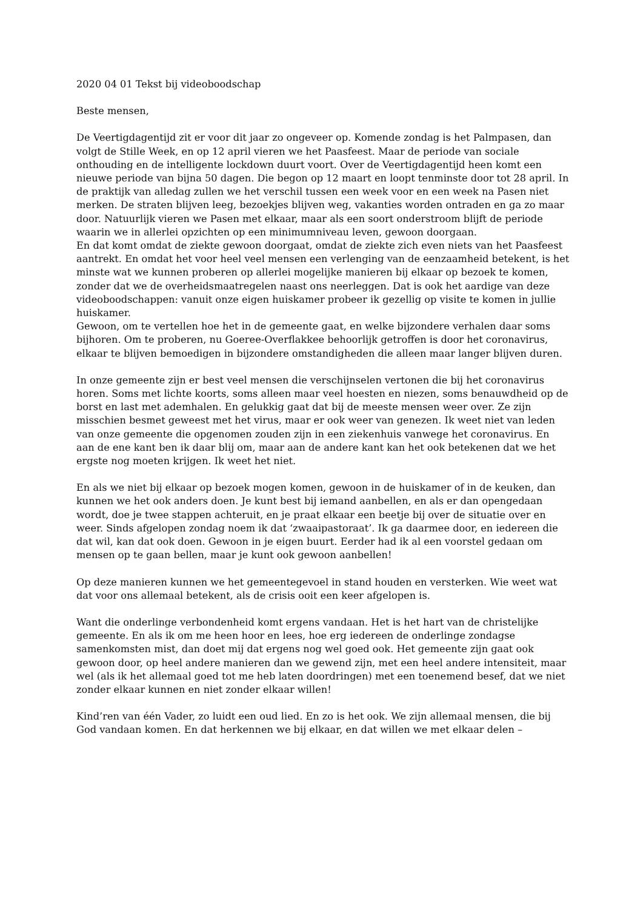2020 04 01 Tekst bij videoboodschap
Beste mensen,
De Veertigdagentijd zit er voor dit jaar zo ongeveer op. Komende zondag is het Palmpasen, dan volgt de Stille Week, en op 12 april vieren we het Paasfeest. Maar de periode van sociale onthouding en de intelligente lockdown duurt voort. Over de Veertigdagentijd heen komt een nieuwe periode van bijna 50 dagen. Die begon op 12 maart en loopt tenminste door tot 28 april. In de praktijk van alledag zullen we het verschil tussen een week voor en een week na Pasen niet merken. De straten blijven leeg, bezoekjes blijven weg, vakanties worden ontraden en ga zo maar door. Natuurlijk vieren we Pasen met elkaar, maar als een soort onderstroom blijft de periode waarin we in allerlei opzichten op een minimumniveau leven, gewoon doorgaan.
En dat komt omdat de ziekte gewoon doorgaat, omdat de ziekte zich even niets van het Paasfeest aantrekt. En omdat het voor heel veel mensen een verlenging van de eenzaamheid betekent, is het minste wat we kunnen proberen op allerlei mogelijke manieren bij elkaar op bezoek te komen, zonder dat we de overheidsmaatregelen naast ons neerleggen. Dat is ook het aardige van deze videoboodschappen: vanuit onze eigen huiskamer probeer ik gezellig op visite te komen in jullie huiskamer.
Gewoon, om te vertellen hoe het in de gemeente gaat, en welke bijzondere verhalen daar soms bijhoren. Om te proberen, nu Goeree-Overflakkee behoorlijk getroffen is door het coronavirus, elkaar te blijven bemoedigen in bijzondere omstandigheden die alleen maar langer blijven duren.
In onze gemeente zijn er best veel mensen die verschijnselen vertonen die bij het coronavirus horen. Soms met lichte koorts, soms alleen maar veel hoesten en niezen, soms benauwdheid op de borst en last met ademhalen. En gelukkig gaat dat bij de meeste mensen weer over. Ze zijn misschien besmet geweest met het virus, maar er ook weer van genezen. Ik weet niet van leden van onze gemeente die opgenomen zouden zijn in een ziekenhuis vanwege het coronavirus. En aan de ene kant ben ik daar blij om, maar aan de andere kant kan het ook betekenen dat we het ergste nog moeten krijgen. Ik weet het niet.
En als we niet bij elkaar op bezoek mogen komen, gewoon in de huiskamer of in de keuken, dan kunnen we het ook anders doen. Je kunt best bij iemand aanbellen, en als er dan opengedaan wordt, doe je twee stappen achteruit, en je praat elkaar een beetje bij over de situatie over en weer. Sinds afgelopen zondag noem ik dat ‘zwaaipastoraat’. Ik ga daarmee door, en iedereen die dat wil, kan dat ook doen. Gewoon in je eigen buurt. Eerder had ik al een voorstel gedaan om mensen op te gaan bellen, maar je kunt ook gewoon aanbellen!
Op deze manieren kunnen we het gemeentegevoel in stand houden en versterken. Wie weet wat dat voor ons allemaal betekent, als de crisis ooit een keer afgelopen is.
Want die onderlinge verbondenheid komt ergens vandaan. Het is het hart van de christelijke gemeente. En als ik om me heen hoor en lees, hoe erg iedereen de onderlinge zondagse samenkomsten mist, dan doet mij dat ergens nog wel goed ook. Het gemeente zijn gaat ook gewoon door, op heel andere manieren dan we gewend zijn, met een heel andere intensiteit, maar wel (als ik het allemaal goed tot me heb laten doordringen) met een toenemend besef, dat we niet zonder elkaar kunnen en niet zonder elkaar willen!
Kind’ren van één Vader, zo luidt een oud lied. En zo is het ook. We zijn allemaal mensen, die bij God vandaan komen. En dat herkennen we bij elkaar, en dat willen we met elkaar delen –